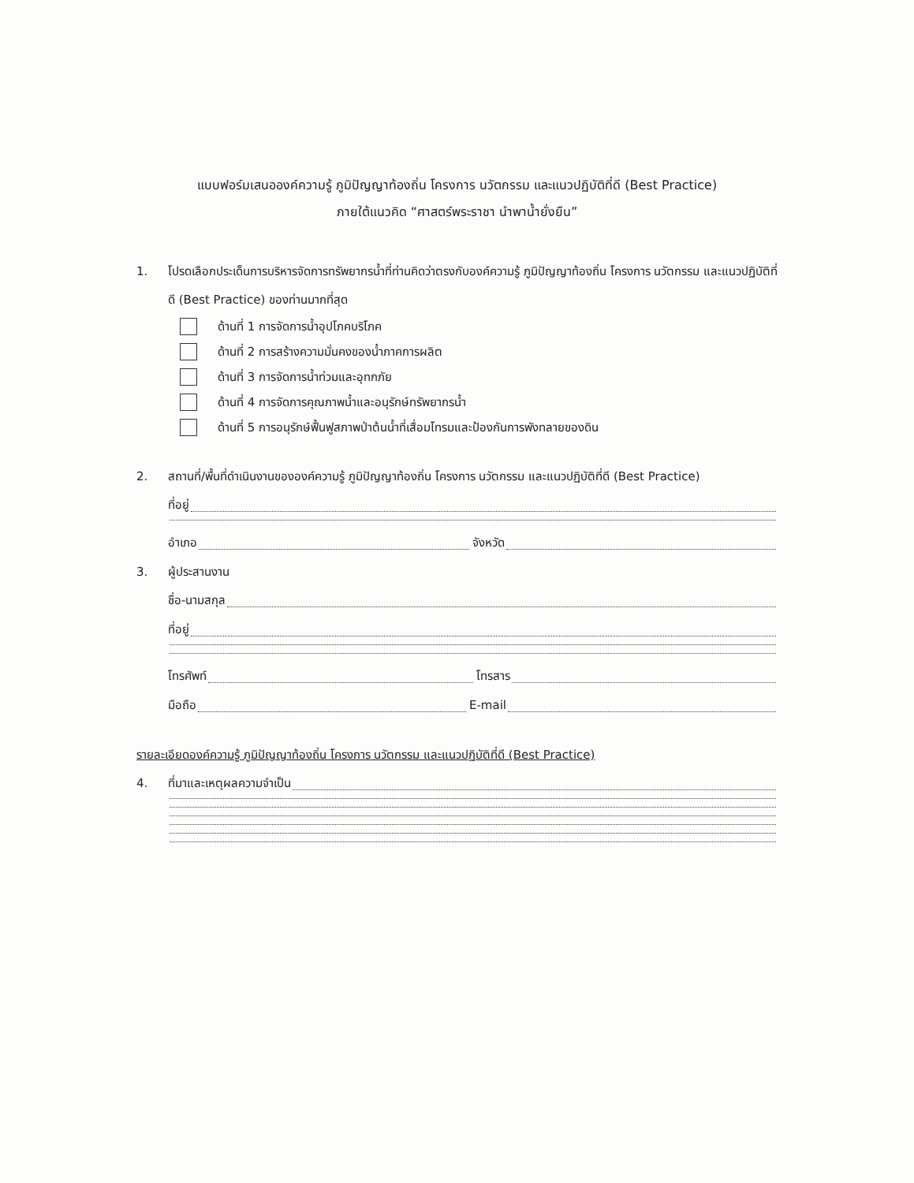แบบฟอร์มเสนอองค์ความรู้ ภูมิปัญญาท้องถิ่น โครงการ นวัตกรรม และแนวปฏิบัติที่ดี (Best Practice)
ภายใต้แนวคิด “ศาสตร์พระราชา นำพาน้ำยั่งยืน”
1. โปรดเลือกประเด็นการบริหารจัดการทรัพยากรน้ำที่ท่านคิดว่าตรงกับองค์ความรู้ ภูมิปัญญาท้องถิ่น โครงการ นวัตกรรม และแนวปฏิบัติที่ดี (Best Practice) ของท่านมากที่สุด
ด้านที่ 1 การจัดการน้ำอุปโภคบริโภค
ด้านที่ 2 การสร้างความมั่นคงของน้ำภาคการผลิต
ด้านที่ 3 การจัดการน้ำท่วมและอุทกภัย
ด้านที่ 4 การจัดการคุณภาพน้ำและอนุรักษ์ทรัพยากรน้ำ
ด้านที่ 5 การอนุรักษ์ฟื้นฟูสภาพป่าต้นน้ำที่เสื่อมโทรมและป้องกันการพังทลายของดิน
2. สถานที่/พื้นที่ดำเนินงานขององค์ความรู้ ภูมิปัญญาท้องถิ่น โครงการ นวัตกรรม และแนวปฏิบัติที่ดี (Best Practice)
ที่อยู่
อำเภอ จังหวัด
3. ผู้ประสานงาน
ชื่อ-นามสกุล
ที่อยู่
โทรศัพท์ โทรสาร
มือถือ E-mail
รายละเอียดองค์ความรู้ ภูมิปัญญาท้องถิ่น โครงการ นวัตกรรม และแนวปฏิบัติที่ดี (Best Practice)
4. ที่มาและเหตุผลความจำเป็น